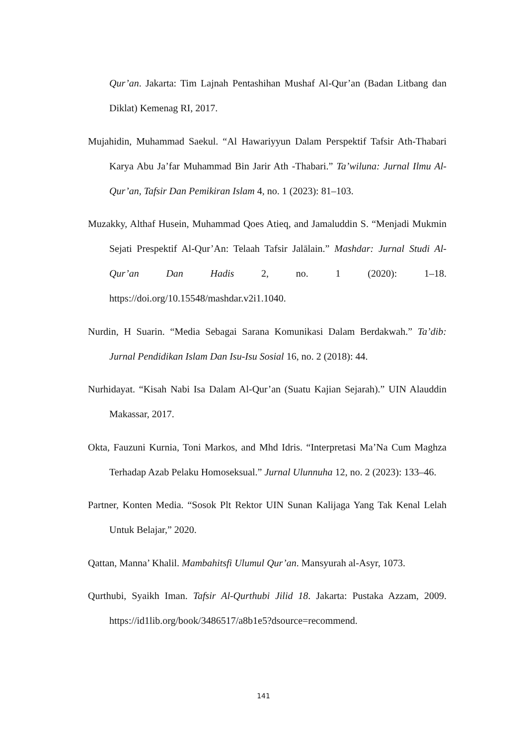Qur’an. Jakarta: Tim Lajnah Pentashihan Mushaf Al-Qur’an (Badan Litbang dan Diklat) Kemenag RI, 2017.
Mujahidin, Muhammad Saekul. “Al Hawariyyun Dalam Perspektif Tafsir Ath-Thabari Karya Abu Ja’far Muhammad Bin Jarir Ath -Thabari.” Ta’wiluna: Jurnal Ilmu Al-Qur’an, Tafsir Dan Pemikiran Islam 4, no. 1 (2023): 81–103.
Muzakky, Althaf Husein, Muhammad Qoes Atieq, and Jamaluddin S. “Menjadi Mukmin Sejati Prespektif Al-Qur’An: Telaah Tafsir Jalālain.” Mashdar: Jurnal Studi Al-Qur’an Dan Hadis 2, no. 1 (2020): 1–18. https://doi.org/10.15548/mashdar.v2i1.1040.
Nurdin, H Suarin. “Media Sebagai Sarana Komunikasi Dalam Berdakwah.” Ta’dib: Jurnal Pendidikan Islam Dan Isu-Isu Sosial 16, no. 2 (2018): 44.
Nurhidayat. “Kisah Nabi Isa Dalam Al-Qur’an (Suatu Kajian Sejarah).” UIN Alauddin Makassar, 2017.
Okta, Fauzuni Kurnia, Toni Markos, and Mhd Idris. “Interpretasi Ma’Na Cum Maghza Terhadap Azab Pelaku Homoseksual.” Jurnal Ulunnuha 12, no. 2 (2023): 133–46.
Partner, Konten Media. “Sosok Plt Rektor UIN Sunan Kalijaga Yang Tak Kenal Lelah Untuk Belajar,” 2020.
Qattan, Manna’ Khalil. Mambahitsfi Ulumul Qur’an. Mansyurah al-Asyr, 1073.
Qurthubi, Syaikh Iman. Tafsir Al-Qurthubi Jilid 18. Jakarta: Pustaka Azzam, 2009. https://id1lib.org/book/3486517/a8b1e5?dsource=recommend.
141